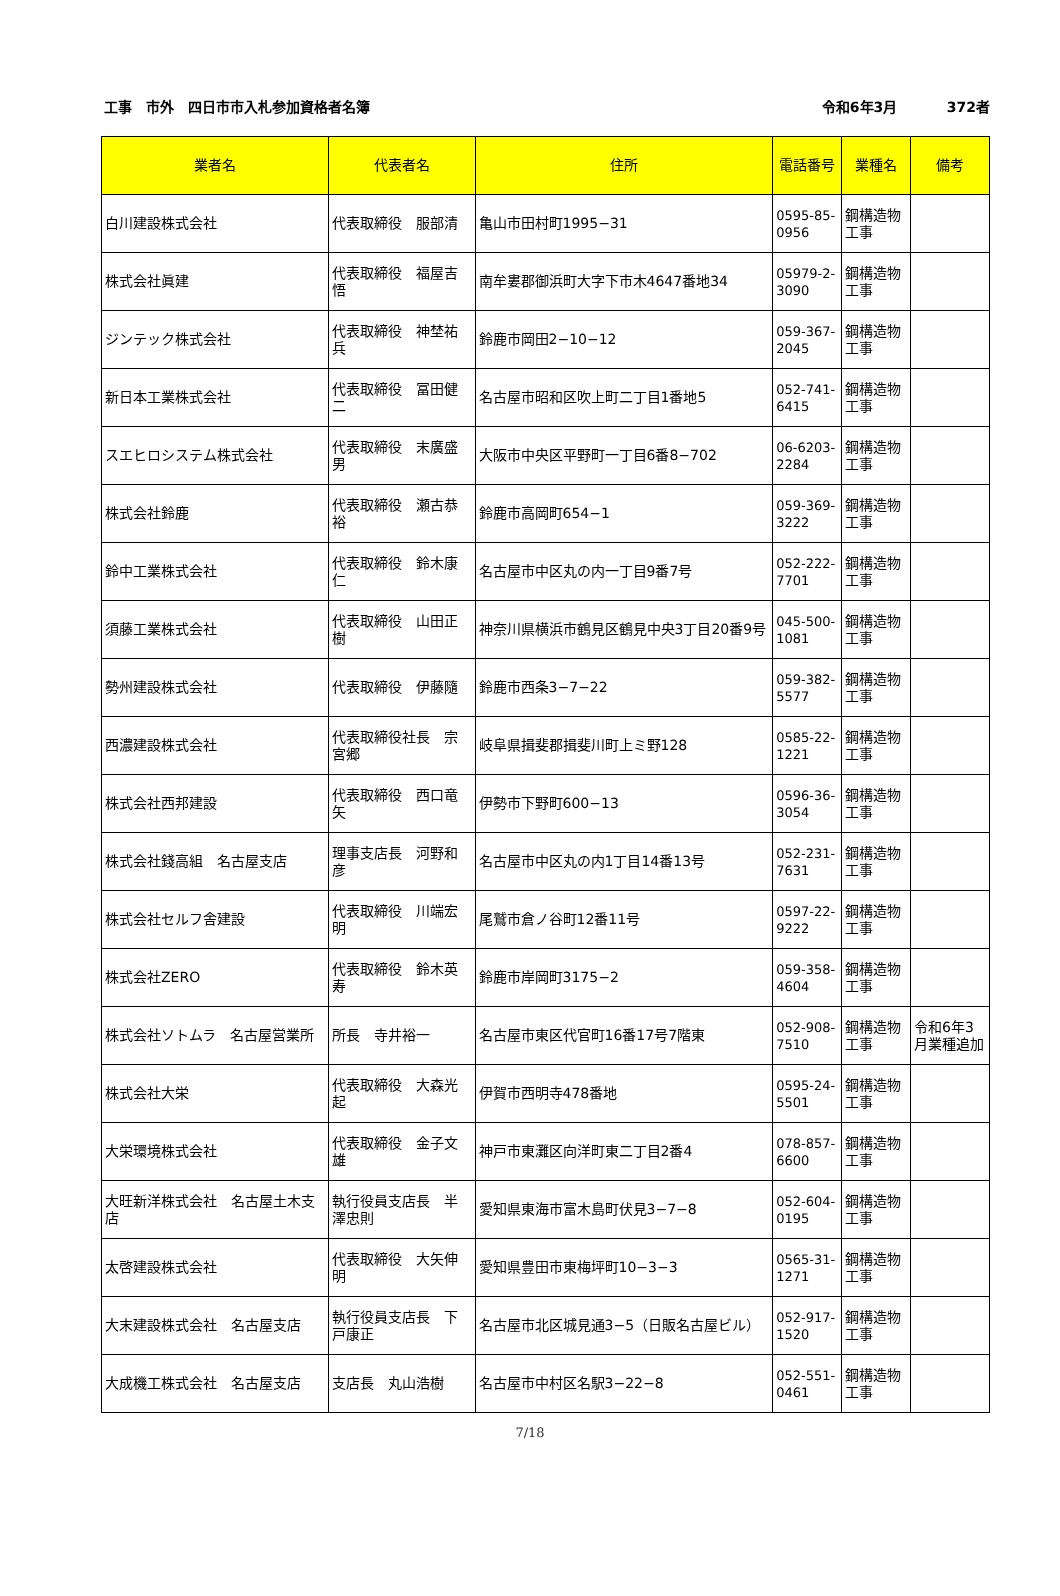工事　市外　四日市市入札参加資格者名簿
令和6年3月 372者
| 業者名 | 代表者名 | 住所 | 電話番号 | 業種名 | 備考 |
| --- | --- | --- | --- | --- | --- |
| 白川建設株式会社 | 代表取締役 服部清 | 亀山市田村町1995−31 | 0595-85-0956 | 鋼構造物工事 | |
| 株式会社眞建 | 代表取締役 福屋吉悟 | 南牟婁郡御浜町大字下市木4647番地34 | 05979-2-3090 | 鋼構造物工事 | |
| ジンテック株式会社 | 代表取締役 神埜祐兵 | 鈴鹿市岡田2−10−12 | 059-367-2045 | 鋼構造物工事 | |
| 新日本工業株式会社 | 代表取締役 冨田健二 | 名古屋市昭和区吹上町二丁目1番地5 | 052-741-6415 | 鋼構造物工事 | |
| スエヒロシステム株式会社 | 代表取締役 末廣盛男 | 大阪市中央区平野町一丁目6番8−702 | 06-6203-2284 | 鋼構造物工事 | |
| 株式会社鈴鹿 | 代表取締役 瀬古恭裕 | 鈴鹿市高岡町654−1 | 059-369-3222 | 鋼構造物工事 | |
| 鈴中工業株式会社 | 代表取締役 鈴木康仁 | 名古屋市中区丸の内一丁目9番7号 | 052-222-7701 | 鋼構造物工事 | |
| 須藤工業株式会社 | 代表取締役 山田正樹 | 神奈川県横浜市鶴見区鶴見中央3丁目20番9号 | 045-500-1081 | 鋼構造物工事 | |
| 勢州建設株式会社 | 代表取締役 伊藤隨 | 鈴鹿市西条3−7−22 | 059-382-5577 | 鋼構造物工事 | |
| 西濃建設株式会社 | 代表取締役社長 宗宮郷 | 岐阜県揖斐郡揖斐川町上ミ野128 | 0585-22-1221 | 鋼構造物工事 | |
| 株式会社西邦建設 | 代表取締役 西口竜矢 | 伊勢市下野町600−13 | 0596-36-3054 | 鋼構造物工事 | |
| 株式会社錢高組 名古屋支店 | 理事支店長 河野和彦 | 名古屋市中区丸の内1丁目14番13号 | 052-231-7631 | 鋼構造物工事 | |
| 株式会社セルフ舎建設 | 代表取締役 川端宏明 | 尾鷲市倉ノ谷町12番11号 | 0597-22-9222 | 鋼構造物工事 | |
| 株式会社ZERO | 代表取締役 鈴木英寿 | 鈴鹿市岸岡町3175−2 | 059-358-4604 | 鋼構造物工事 | |
| 株式会社ソトムラ 名古屋営業所 | 所長 寺井裕一 | 名古屋市東区代官町16番17号7階東 | 052-908-7510 | 鋼構造物工事 | 令和6年3月業種追加 |
| 株式会社大栄 | 代表取締役 大森光起 | 伊賀市西明寺478番地 | 0595-24-5501 | 鋼構造物工事 | |
| 大栄環境株式会社 | 代表取締役 金子文雄 | 神戸市東灘区向洋町東二丁目2番4 | 078-857-6600 | 鋼構造物工事 | |
| 大旺新洋株式会社 名古屋土木支店 | 執行役員支店長 半澤忠則 | 愛知県東海市富木島町伏見3−7−8 | 052-604-0195 | 鋼構造物工事 | |
| 太啓建設株式会社 | 代表取締役 大矢伸明 | 愛知県豊田市東梅坪町10−3−3 | 0565-31-1271 | 鋼構造物工事 | |
| 大末建設株式会社 名古屋支店 | 執行役員支店長 下戸康正 | 名古屋市北区城見通3−5（日販名古屋ビル） | 052-917-1520 | 鋼構造物工事 | |
| 大成機工株式会社 名古屋支店 | 支店長 丸山浩樹 | 名古屋市中村区名駅3−22−8 | 052-551-0461 | 鋼構造物工事 | |
7/18